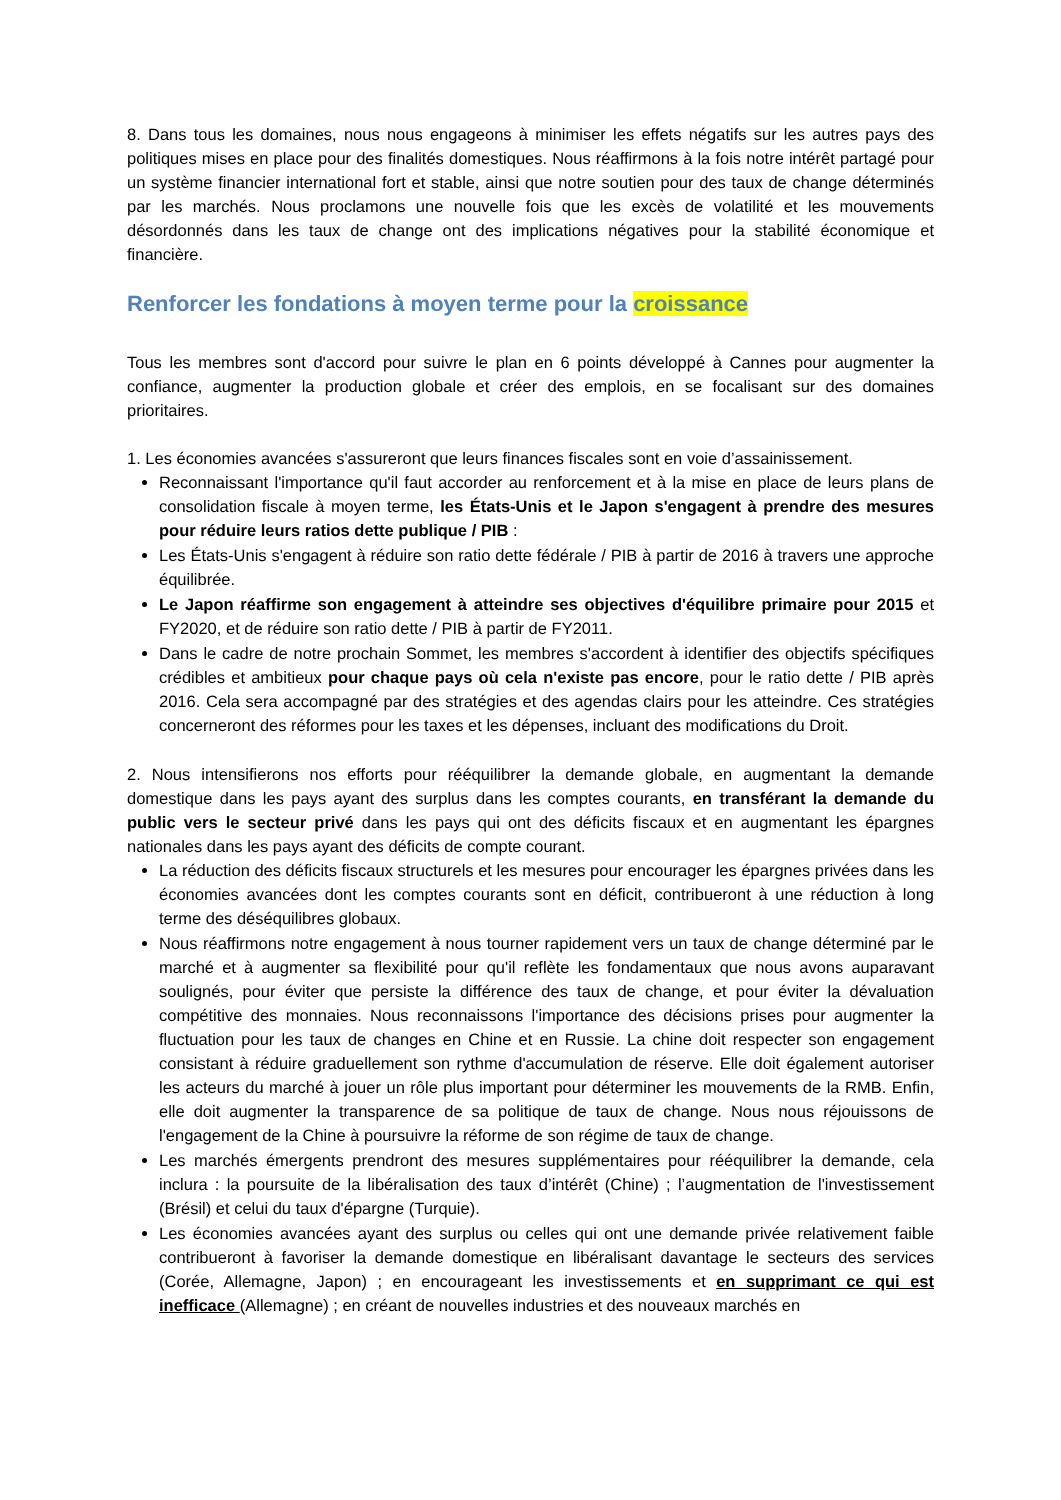8. Dans tous les domaines, nous nous engageons à minimiser les effets négatifs sur les autres pays des politiques mises en place pour des finalités domestiques. Nous réaffirmons à la fois notre intérêt partagé pour un système financier international fort et stable, ainsi que notre soutien pour des taux de change déterminés par les marchés. Nous proclamons une nouvelle fois que les excès de volatilité et les mouvements désordonnés dans les taux de change ont des implications négatives pour la stabilité économique et financière.
Renforcer les fondations à moyen terme pour la croissance
Tous les membres sont d'accord pour suivre le plan en 6 points développé à Cannes pour augmenter la confiance, augmenter la production globale et créer des emplois, en se focalisant sur des domaines prioritaires.
1. Les économies avancées s'assureront que leurs finances fiscales sont en voie d’assainissement.
Reconnaissant l'importance qu'il faut accorder au renforcement et à la mise en place de leurs plans de consolidation fiscale à moyen terme, les États-Unis et le Japon s'engagent à prendre des mesures pour réduire leurs ratios dette publique / PIB :
Les États-Unis s'engagent à réduire son ratio dette fédérale / PIB à partir de 2016 à travers une approche équilibrée.
Le Japon réaffirme son engagement à atteindre ses objectives d'équilibre primaire pour 2015 et FY2020, et de réduire son ratio dette / PIB à partir de FY2011.
Dans le cadre de notre prochain Sommet, les membres s'accordent à identifier des objectifs spécifiques crédibles et ambitieux pour chaque pays où cela n'existe pas encore, pour le ratio dette / PIB après 2016. Cela sera accompagné par des stratégies et des agendas clairs pour les atteindre. Ces stratégies concerneront des réformes pour les taxes et les dépenses, incluant des modifications du Droit.
2. Nous intensifierons nos efforts pour rééquilibrer la demande globale, en augmentant la demande domestique dans les pays ayant des surplus dans les comptes courants, en transférant la demande du public vers le secteur privé dans les pays qui ont des déficits fiscaux et en augmentant les épargnes nationales dans les pays ayant des déficits de compte courant.
La réduction des déficits fiscaux structurels et les mesures pour encourager les épargnes privées dans les économies avancées dont les comptes courants sont en déficit, contribueront à une réduction à long terme des déséquilibres globaux.
Nous réaffirmons notre engagement à nous tourner rapidement vers un taux de change déterminé par le marché et à augmenter sa flexibilité pour qu'il reflète les fondamentaux que nous avons auparavant soulignés, pour éviter que persiste la différence des taux de change, et pour éviter la dévaluation compétitive des monnaies. Nous reconnaissons l'importance des décisions prises pour augmenter la fluctuation pour les taux de changes en Chine et en Russie. La chine doit respecter son engagement consistant à réduire graduellement son rythme d'accumulation de réserve. Elle doit également autoriser les acteurs du marché à jouer un rôle plus important pour déterminer les mouvements de la RMB. Enfin, elle doit augmenter la transparence de sa politique de taux de change. Nous nous réjouissons de l'engagement de la Chine à poursuivre la réforme de son régime de taux de change.
Les marchés émergents prendront des mesures supplémentaires pour rééquilibrer la demande, cela inclura : la poursuite de la libéralisation des taux d’intérêt (Chine) ; l’augmentation de l'investissement (Brésil) et celui du taux d'épargne (Turquie).
Les économies avancées ayant des surplus ou celles qui ont une demande privée relativement faible contribueront à favoriser la demande domestique en libéralisant davantage le secteurs des services (Corée, Allemagne, Japon) ; en encourageant les investissements et en supprimant ce qui est inefficace (Allemagne) ; en créant de nouvelles industries et des nouveaux marchés en